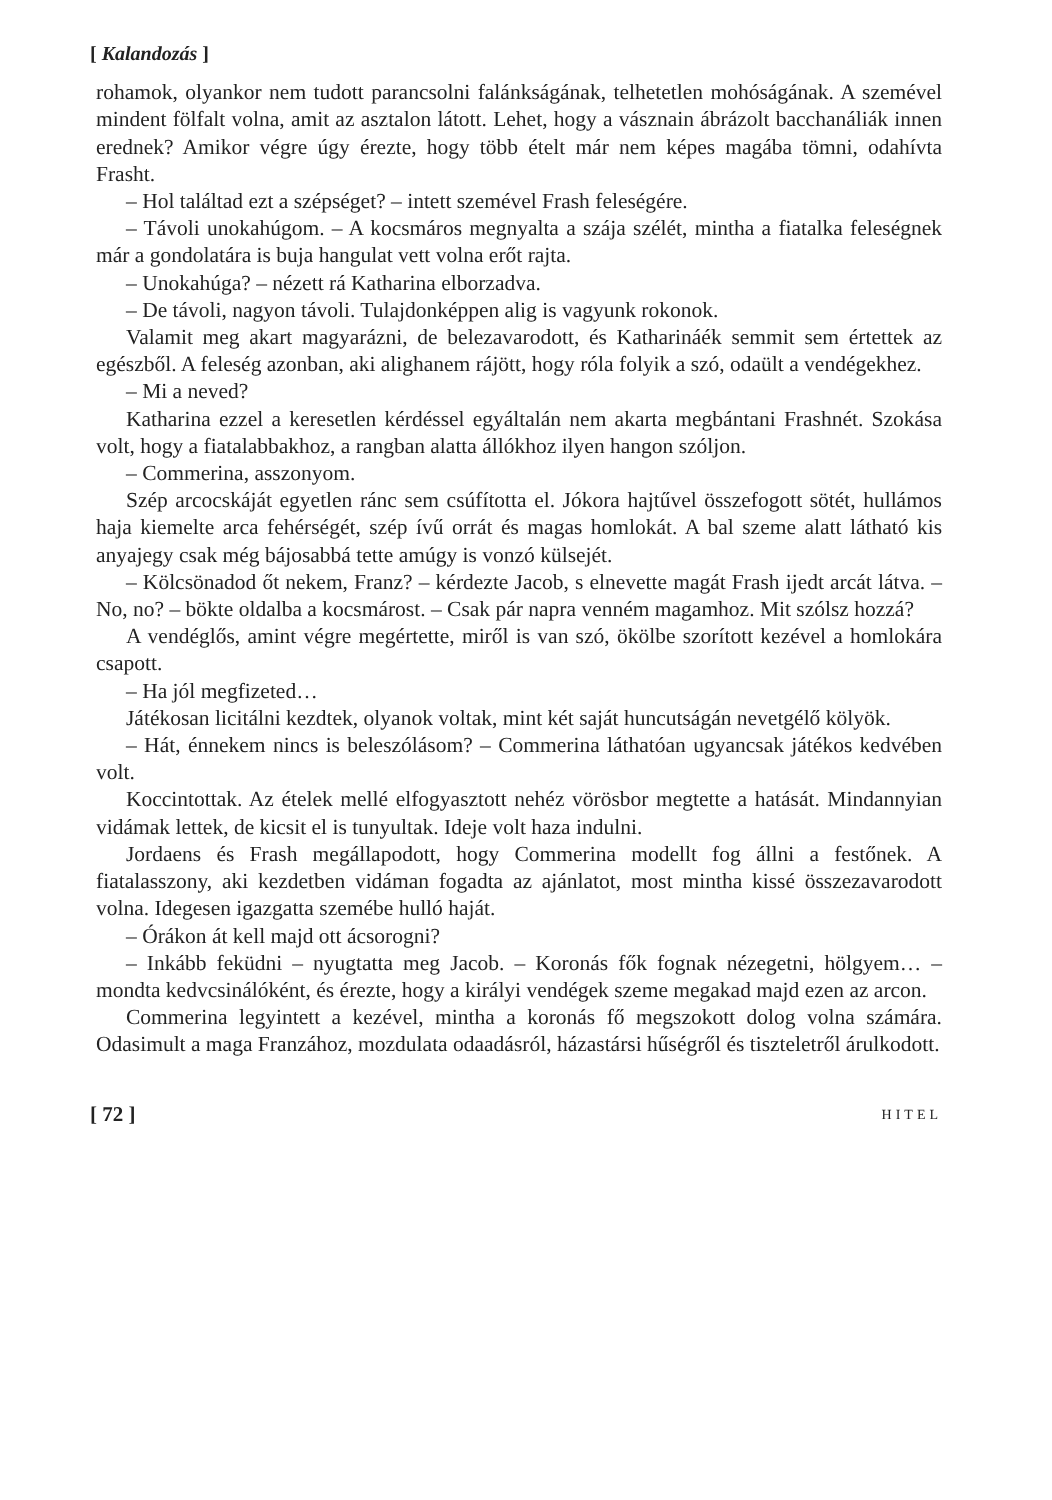[ Kalandozás ]
rohamok, olyankor nem tudott parancsolni falánkságának, telhetetlen mohóságának. A szemével mindent fölfalt volna, amit az asztalon látott. Lehet, hogy a vásznain ábrázolt bacchanáliák innen erednek? Amikor végre úgy érezte, hogy több ételt már nem képes magába tömni, odahívta Frasht.
– Hol találtad ezt a szépséget? – intett szemével Frash feleségére.
– Távoli unokahúgom. – A kocsmáros megnyalta a szája szélét, mintha a fiatalka feleségnek már a gondolatára is buja hangulat vett volna erőt rajta.
– Unokahúga? – nézett rá Katharina elborzadva.
– De távoli, nagyon távoli. Tulajdonképpen alig is vagyunk rokonok.
Valamit meg akart magyarázni, de belezavarodott, és Katharináék semmit sem értettek az egészből. A feleség azonban, aki alighanem rájött, hogy róla folyik a szó, odaült a vendégekhez.
– Mi a neved?
Katharina ezzel a keresetlen kérdéssel egyáltalán nem akarta megbántani Frashnét. Szokása volt, hogy a fiatalabbakhoz, a rangban alatta állókhoz ilyen hangon szóljon.
– Commerina, asszonyom.
Szép arcocskáját egyetlen ránc sem csúfította el. Jókora hajtűvel összefogott sötét, hullámos haja kiemelte arca fehérségét, szép ívű orrát és magas homlokát. A bal szeme alatt látható kis anyajegy csak még bájosabbá tette amúgy is vonzó külsejét.
– Kölcsönadod őt nekem, Franz? – kérdezte Jacob, s elnevette magát Frash ijedt arcát látva. – No, no? – bökte oldalba a kocsmárost. – Csak pár napra venném magamhoz. Mit szólsz hozzá?
A vendéglős, amint végre megértette, miről is van szó, ökölbe szorított kezével a homlokára csapott.
– Ha jól megfizeted…
Játékosan licitálni kezdtek, olyanok voltak, mint két saját huncutságán nevetgélő kölyök.
– Hát, énnekem nincs is beleszólásom? – Commerina láthatóan ugyancsak játékos kedvében volt.
Koccintottak. Az ételek mellé elfogyasztott nehéz vörösbor megtette a hatását. Mindannyian vidámak lettek, de kicsit el is tunyultak. Ideje volt haza indulni.
Jordaens és Frash megállapodott, hogy Commerina modellt fog állni a festőnek. A fiatalasszony, aki kezdetben vidáman fogadta az ajánlatot, most mintha kissé összezavarodott volna. Idegesen igazgatta szemébe hulló haját.
– Órákon át kell majd ott ácsorogni?
– Inkább feküdni – nyugtatta meg Jacob. – Koronás fők fognak nézegetni, hölgyem… – mondta kedvcsinálóként, és érezte, hogy a királyi vendégek szeme megakad majd ezen az arcon.
Commerina legyintett a kezével, mintha a koronás fő megszokott dolog volna számára. Odasimult a maga Franzához, mozdulata odaadásról, házastársi hűségről és tiszteletről árulkodott.
[ 72 ] HITEL